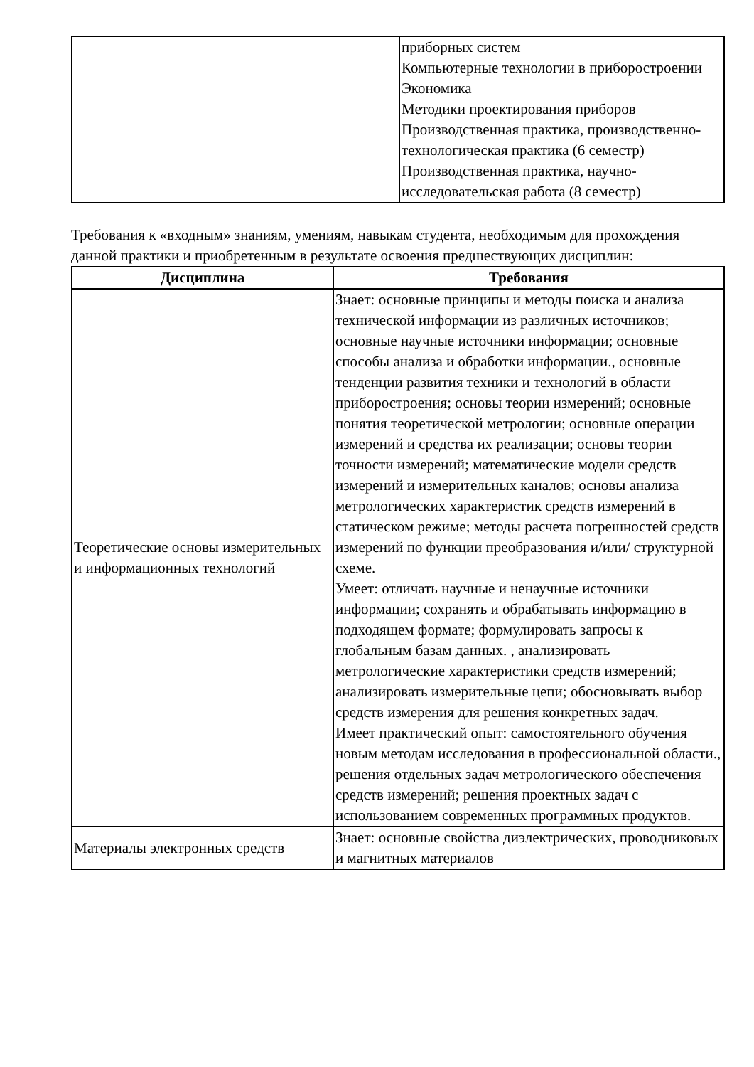| | приборных систем Компьютерные технологии в приборостроении Экономика Методики проектирования приборов Производственная практика, производственно-технологическая практика (6 семестр) Производственная практика, научно-исследовательская работа (8 семестр) |
Требования к «входным» знаниям, умениям, навыкам студента, необходимым для прохождения данной практики и приобретенным в результате освоения предшествующих дисциплин:
| Дисциплина | Требования |
| --- | --- |
| Теоретические основы измерительных и информационных технологий | Знает: основные принципы и методы поиска и анализа технической информации из различных источников; основные научные источники информации; основные способы анализа и обработки информации., основные тенденции развития техники и технологий в области приборостроения; основы теории измерений; основные понятия теоретической метрологии; основные операции измерений и средства их реализации; основы теории точности измерений; математические модели средств измерений и измерительных каналов; основы анализа метрологических характеристик средств измерений в статическом режиме; методы расчета погрешностей средств измерений по функции преобразования и/или/ структурной схеме. Умеет: отличать научные и ненаучные источники информации; сохранять и обрабатывать информацию в подходящем формате; формулировать запросы к глобальным базам данных. , анализировать метрологические характеристики средств измерений; анализировать измерительные цепи; обосновывать выбор средств измерения для решения конкретных задач. Имеет практический опыт: самостоятельного обучения новым методам исследования в профессиональной области., решения отдельных задач метрологического обеспечения средств измерений; решения проектных задач с использованием современных программных продуктов. |
| Материалы электронных средств | Знает: основные свойства диэлектрических, проводниковых и магнитных материалов |